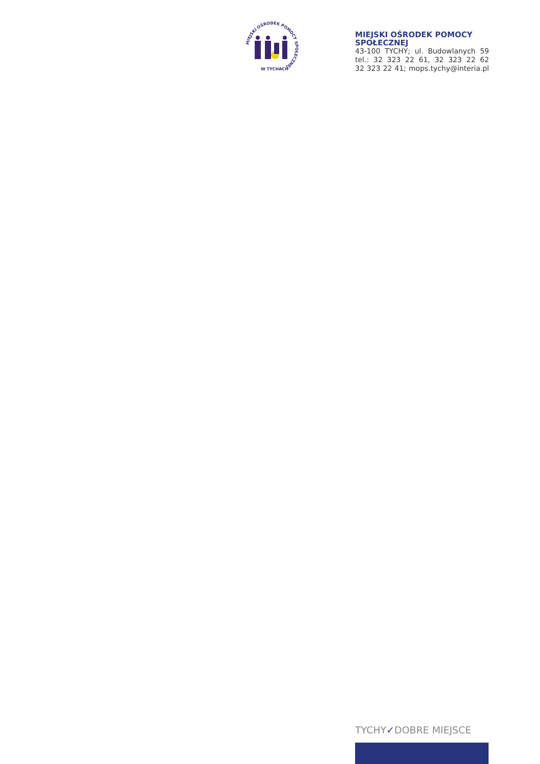MIEJSKI OŚRODEK POMOCY SPOŁECZNEJ
W TYCHACH
MIEJSKI OŚRODEK POMOCY SPOŁECZNEJ
43-100 TYCHY; ul. Budowlanych 59
tel.: 32 323 22 61, 32 323 22 62
32 323 22 41; mops.tychy@interia.pl
TYCHY✓DOBRE MIEJSCE